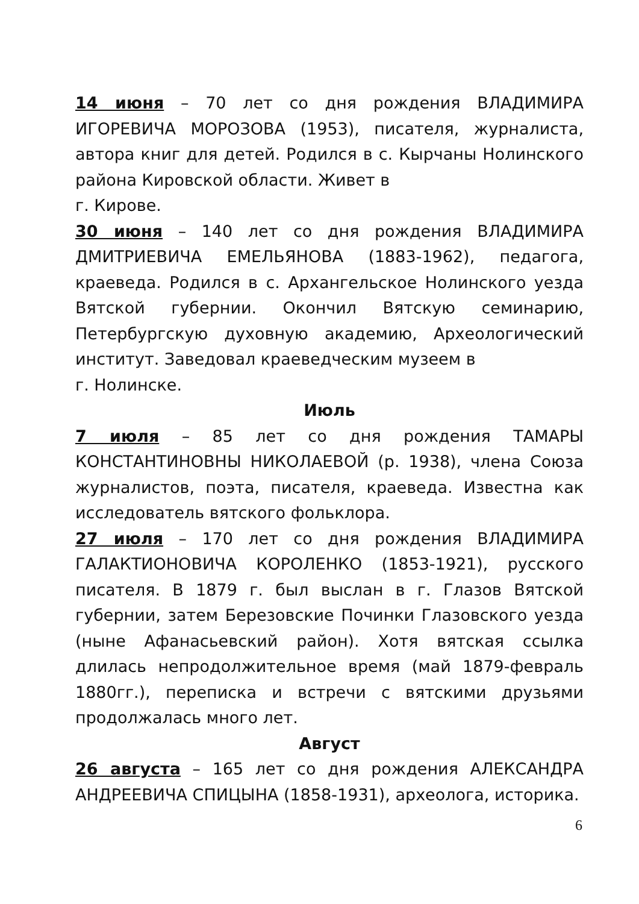14 июня – 70 лет со дня рождения ВЛАДИМИРА ИГОРЕВИЧА МОРОЗОВА (1953), писателя, журналиста, автора книг для детей. Родился в с. Кырчаны Нолинского района Кировской области. Живет в
г. Кирове.
30 июня – 140 лет со дня рождения ВЛАДИМИРА ДМИТРИЕВИЧА ЕМЕЛЬЯНОВА (1883-1962), педагога, краеведа. Родился в с. Архангельское Нолинского уезда Вятской губернии. Окончил Вятскую семинарию, Петербургскую духовную академию, Археологический институт. Заведовал краеведческим музеем в
г. Нолинске.
Июль
7 июля – 85 лет со дня рождения ТАМАРЫ КОНСТАНТИНОВНЫ НИКОЛАЕВОЙ (р. 1938), члена Союза журналистов, поэта, писателя, краеведа. Известна как исследователь вятского фольклора.
27 июля – 170 лет со дня рождения ВЛАДИМИРА ГАЛАКТИОНОВИЧА КОРОЛЕНКО (1853-1921), русского писателя. В 1879 г. был выслан в г. Глазов Вятской губернии, затем Березовские Починки Глазовского уезда (ныне Афанасьевский район). Хотя вятская ссылка длилась непродолжительное время (май 1879-февраль 1880гг.), переписка и встречи с вятскими друзьями продолжалась много лет.
Август
26 августа – 165 лет со дня рождения АЛЕКСАНДРА АНДРЕЕВИЧА СПИЦЫНА (1858-1931), археолога, историка.
6